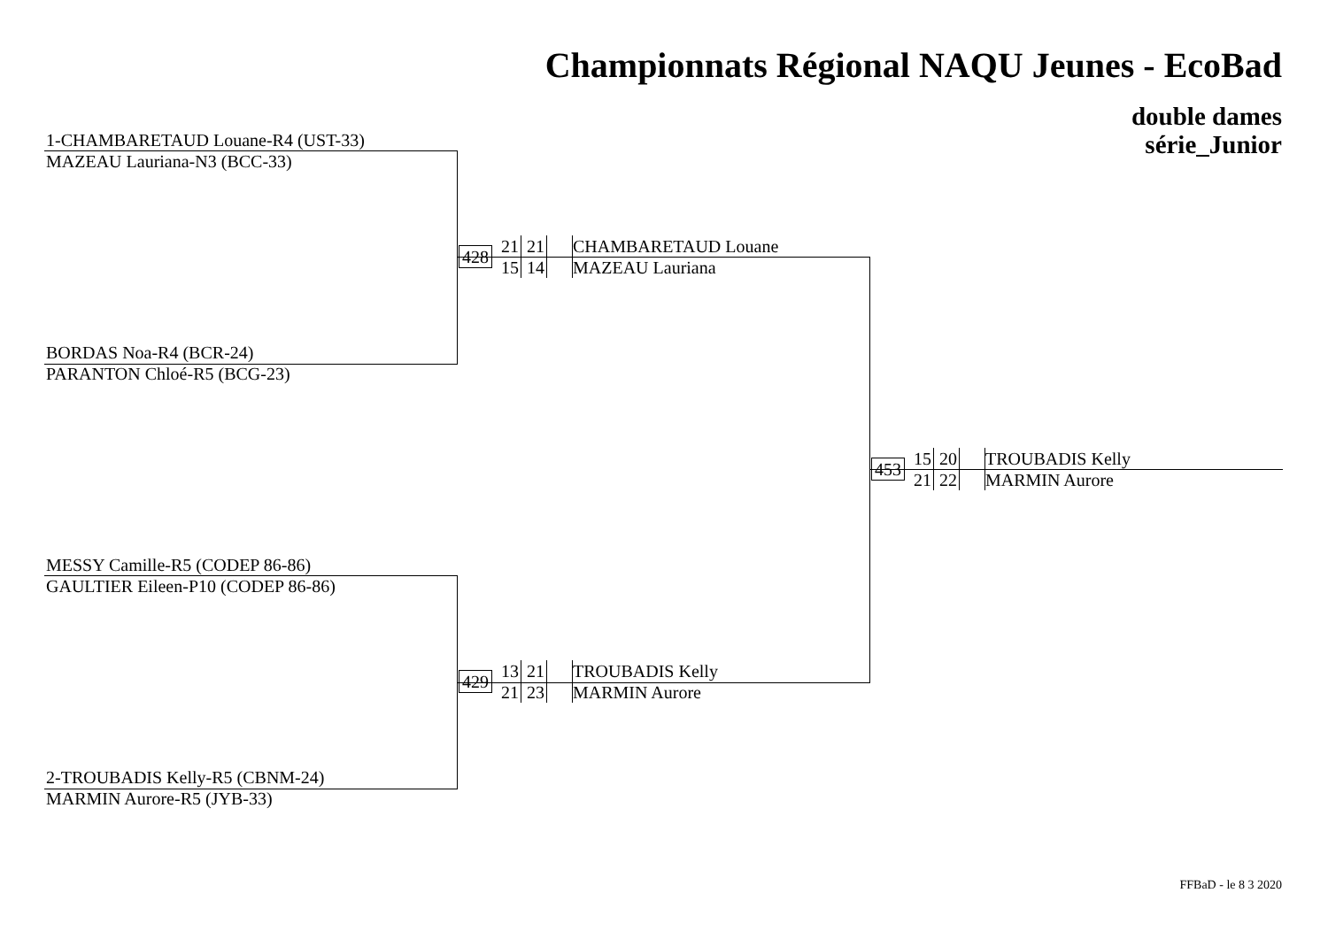Championnats Régional NAQU Jeunes - EcoBad
double dames
série_Junior
1-CHAMBARETAUD Louane-R4 (UST-33)
MAZEAU Lauriana-N3 (BCC-33)
BORDAS Noa-R4 (BCR-24)
PARANTON Chloé-R5 (BCG-23)
MESSY Camille-R5 (CODEP 86-86)
GAULTIER Eileen-P10 (CODEP 86-86)
2-TROUBADIS Kelly-R5 (CBNM-24)
MARMIN Aurore-R5 (JYB-33)
428 21 21
15 14 CHAMBARETAUD Louane
MAZEAU Lauriana
429 13 21
21 23 TROUBADIS Kelly
MARMIN Aurore
453 15 20
21 22 TROUBADIS Kelly
MARMIN Aurore
FFBaD - le 8 3 2020